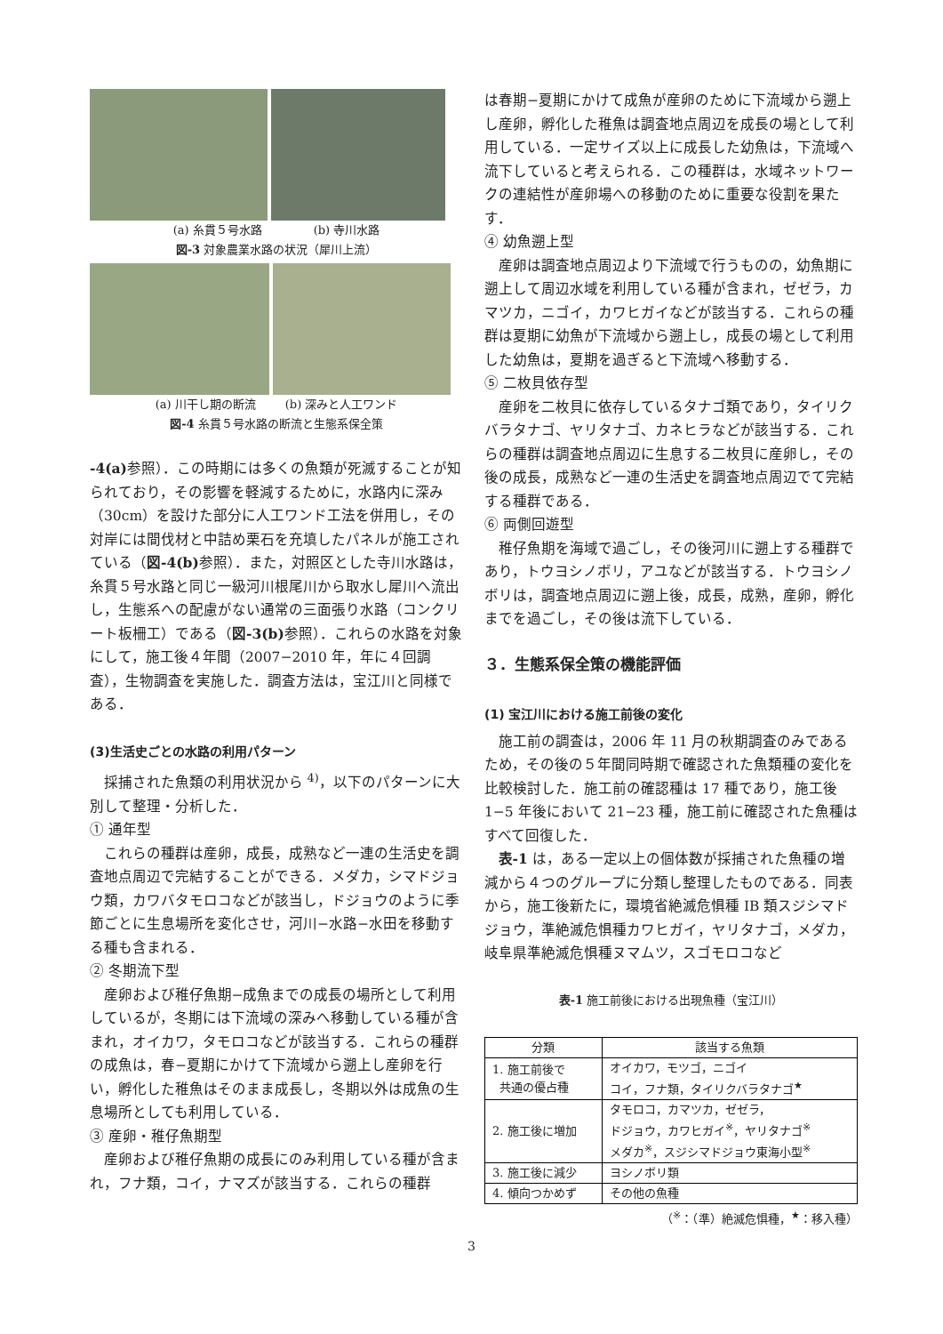(a) 糸貫５号水路 (b) 寺川水路
図-3 対象農業水路の状況（犀川上流）
(a) 川干し期の断流 (b) 深みと人工ワンド
図-4 糸貫５号水路の断流と生態系保全策
-4(a) 参照）．この時期には多くの魚類が死滅することが知られており，その影響を軽減するために，水路内に深み（30cm）を設けた部分に人工ワンド工法を併用し，その対岸には間伐材と中詰め栗石を充填したパネルが施工されている（図-4(b) 参照）．また，対照区とした寺川水路は，糸貫５号水路と同じ一級河川根尾川から取水し犀川へ流出し，生態系への配慮がない通常の三面張り水路（コンクリート板柵工）である（図-3(b) 参照）．これらの水路を対象にして，施工後４年間（2007−2010 年，年に４回調査），生物調査を実施した．調査方法は，宝江川と同様である．
(3)生活史ごとの水路の利用パターン
採捕された魚類の利用状況から <sup>4)</sup>，以下のパターンに大別して整理・分析した．
① 通年型
これらの種群は産卵，成長，成熟など一連の生活史を調査地点周辺で完結することができる．メダカ，シマドジョウ類，カワバタモロコなどが該当し，ドジョウのように季節ごとに生息場所を変化させ，河川−水路−水田を移動する種も含まれる．
② 冬期流下型
産卵および稚仔魚期−成魚までの成長の場所として利用しているが，冬期には下流域の深みへ移動している種が含まれ，オイカワ，タモロコなどが該当する．これらの種群の成魚は，春−夏期にかけて下流域から遡上し産卵を行い，孵化した稚魚はそのまま成長し，冬期以外は成魚の生息場所としても利用している．
③ 産卵・稚仔魚期型
産卵および稚仔魚期の成長にのみ利用している種が含まれ，フナ類，コイ，ナマズが該当する．これらの種群
は春期−夏期にかけて成魚が産卵のために下流域から遡上し産卵，孵化した稚魚は調査地点周辺を成長の場として利用している．一定サイズ以上に成長した幼魚は，下流域へ流下していると考えられる．この種群は，水域ネットワークの連結性が産卵場への移動のために重要な役割を果たす．
④ 幼魚遡上型
産卵は調査地点周辺より下流域で行うものの，幼魚期に遡上して周辺水域を利用している種が含まれ，ゼゼラ，カマツカ，ニゴイ，カワヒガイなどが該当する．これらの種群は夏期に幼魚が下流域から遡上し，成長の場として利用した幼魚は，夏期を過ぎると下流域へ移動する．
⑤ 二枚貝依存型
産卵を二枚貝に依存しているタナゴ類であり，タイリクバラタナゴ、ヤリタナゴ、カネヒラなどが該当する．これらの種群は調査地点周辺に生息する二枚貝に産卵し，その後の成長，成熟など一連の生活史を調査地点周辺でて完結する種群である．
⑥ 両側回遊型
稚仔魚期を海域で過ごし，その後河川に遡上する種群であり，トウヨシノボリ，アユなどが該当する．トウヨシノボリは，調査地点周辺に遡上後，成長，成熟，産卵，孵化までを過ごし，その後は流下している．
３．生態系保全策の機能評価
(1) 宝江川における施工前後の変化
施工前の調査は，2006 年 11 月の秋期調査のみであるため，その後の５年間同時期で確認された魚類種の変化を比較検討した．施工前の確認種は 17 種であり，施工後 1−5 年後において 21−23 種，施工前に確認された魚種はすべて回復した．
表-1 は，ある一定以上の個体数が採捕された魚種の増減から４つのグループに分類し整理したものである．同表から，施工後新たに，環境省絶滅危惧種 IB 類スジシマドジョウ，準絶滅危惧種カワヒガイ，ヤリタナゴ，メダカ，岐阜県準絶滅危惧種ヌマムツ，スゴモロコなど
表-1 施工前後における出現魚種（宝江川）
| 分類 | 該当する魚類 |
| --- | --- |
| 1. 施工前後で 共通の優占種 | オイカワ，モツゴ，ニゴイ コイ，フナ類，タイリクバラタナゴ<sup>★</sup> |
| 2. 施工後に増加 | タモロコ，カマツカ，ゼゼラ， ドジョウ，カワヒガイ<sup>※</sup>，ヤリタナゴ<sup>※</sup> メダカ<sup>※</sup>，スジシマドジョウ東海小型<sup>※</sup> |
| 3. 施工後に減少 | ヨシノボリ類 |
| 4. 傾向つかめず | その他の魚種 |
（<sup>※</sup>：（準）絶滅危惧種，<sup>★</sup>：移入種）
3